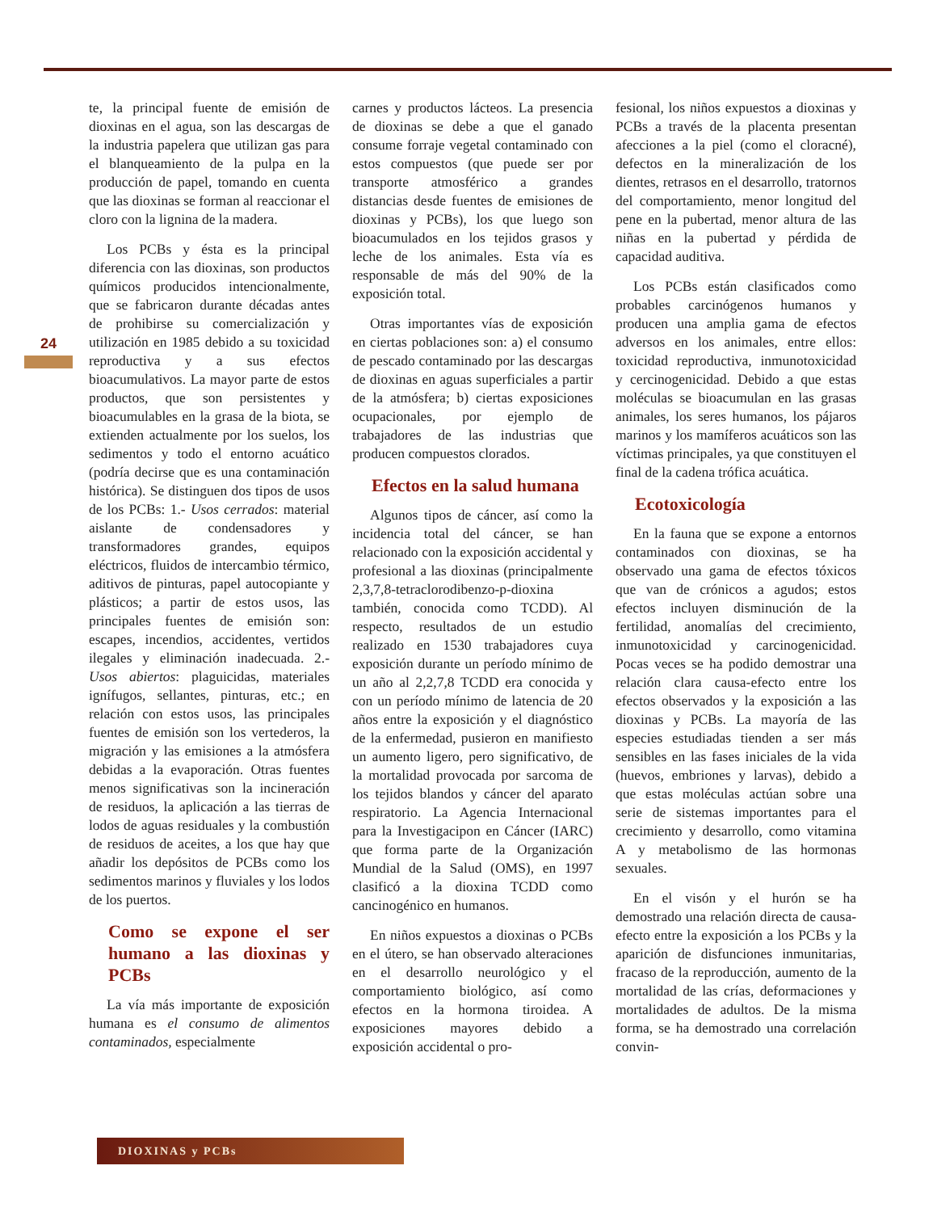24
te, la principal fuente de emisión de dioxinas en el agua, son las descargas de la industria papelera que utilizan gas para el blanqueamiento de la pulpa en la producción de papel, tomando en cuenta que las dioxinas se forman al reaccionar el cloro con la lignina de la madera.
Los PCBs y ésta es la principal diferencia con las dioxinas, son productos químicos producidos intencionalmente, que se fabricaron durante décadas antes de prohibirse su comercialización y utilización en 1985 debido a su toxicidad reproductiva y a sus efectos bioacumulativos. La mayor parte de estos productos, que son persistentes y bioacumulables en la grasa de la biota, se extienden actualmente por los suelos, los sedimentos y todo el entorno acuático (podría decirse que es una contaminación histórica). Se distinguen dos tipos de usos de los PCBs: 1.- Usos cerrados: material aislante de condensadores y transformadores grandes, equipos eléctricos, fluidos de intercambio térmico, aditivos de pinturas, papel autocopiante y plásticos; a partir de estos usos, las principales fuentes de emisión son: escapes, incendios, accidentes, vertidos ilegales y eliminación inadecuada. 2.- Usos abiertos: plaguicidas, materiales ignífugos, sellantes, pinturas, etc.; en relación con estos usos, las principales fuentes de emisión son los vertederos, la migración y las emisiones a la atmósfera debidas a la evaporación. Otras fuentes menos significativas son la incineración de residuos, la aplicación a las tierras de lodos de aguas residuales y la combustión de residuos de aceites, a los que hay que añadir los depósitos de PCBs como los sedimentos marinos y fluviales y los lodos de los puertos.
Como se expone el ser humano a las dioxinas y PCBs
La vía más importante de exposición humana es el consumo de alimentos contaminados, especialmente
carnes y productos lácteos. La presencia de dioxinas se debe a que el ganado consume forraje vegetal contaminado con estos compuestos (que puede ser por transporte atmosférico a grandes distancias desde fuentes de emisiones de dioxinas y PCBs), los que luego son bioacumulados en los tejidos grasos y leche de los animales. Esta vía es responsable de más del 90% de la exposición total.
Otras importantes vías de exposición en ciertas poblaciones son: a) el consumo de pescado contaminado por las descargas de dioxinas en aguas superficiales a partir de la atmósfera; b) ciertas exposiciones ocupacionales, por ejemplo de trabajadores de las industrias que producen compuestos clorados.
Efectos en la salud humana
Algunos tipos de cáncer, así como la incidencia total del cáncer, se han relacionado con la exposición accidental y profesional a las dioxinas (principalmente 2,3,7,8-tetraclorodibenzo-p-dioxina también, conocida como TCDD). Al respecto, resultados de un estudio realizado en 1530 trabajadores cuya exposición durante un período mínimo de un año al 2,2,7,8 TCDD era conocida y con un período mínimo de latencia de 20 años entre la exposición y el diagnóstico de la enfermedad, pusieron en manifiesto un aumento ligero, pero significativo, de la mortalidad provocada por sarcoma de los tejidos blandos y cáncer del aparato respiratorio. La Agencia Internacional para la Investigacipon en Cáncer (IARC) que forma parte de la Organización Mundial de la Salud (OMS), en 1997 clasificó a la dioxina TCDD como cancinogénico en humanos.
En niños expuestos a dioxinas o PCBs en el útero, se han observado alteraciones en el desarrollo neurológico y el comportamiento biológico, así como efectos en la hormona tiroidea. A exposiciones mayores debido a exposición accidental o pro-
fesional, los niños expuestos a dioxinas y PCBs a través de la placenta presentan afecciones a la piel (como el cloracné), defectos en la mineralización de los dientes, retrasos en el desarrollo, tratornos del comportamiento, menor longitud del pene en la pubertad, menor altura de las niñas en la pubertad y pérdida de capacidad auditiva.
Los PCBs están clasificados como probables carcinógenos humanos y producen una amplia gama de efectos adversos en los animales, entre ellos: toxicidad reproductiva, inmunotoxicidad y cercinogenicidad. Debido a que estas moléculas se bioacumulan en las grasas animales, los seres humanos, los pájaros marinos y los mamíferos acuáticos son las víctimas principales, ya que constituyen el final de la cadena trófica acuática.
Ecotoxicología
En la fauna que se expone a entornos contaminados con dioxinas, se ha observado una gama de efectos tóxicos que van de crónicos a agudos; estos efectos incluyen disminución de la fertilidad, anomalías del crecimiento, inmunotoxicidad y carcinogenicidad. Pocas veces se ha podido demostrar una relación clara causa-efecto entre los efectos observados y la exposición a las dioxinas y PCBs. La mayoría de las especies estudiadas tienden a ser más sensibles en las fases iniciales de la vida (huevos, embriones y larvas), debido a que estas moléculas actúan sobre una serie de sistemas importantes para el crecimiento y desarrollo, como vitamina A y metabolismo de las hormonas sexuales.
En el visón y el hurón se ha demostrado una relación directa de causa-efecto entre la exposición a los PCBs y la aparición de disfunciones inmunitarias, fracaso de la reproducción, aumento de la mortalidad de las crías, deformaciones y mortalidades de adultos. De la misma forma, se ha demostrado una correlación convin-
DIOXINAS y PCBs